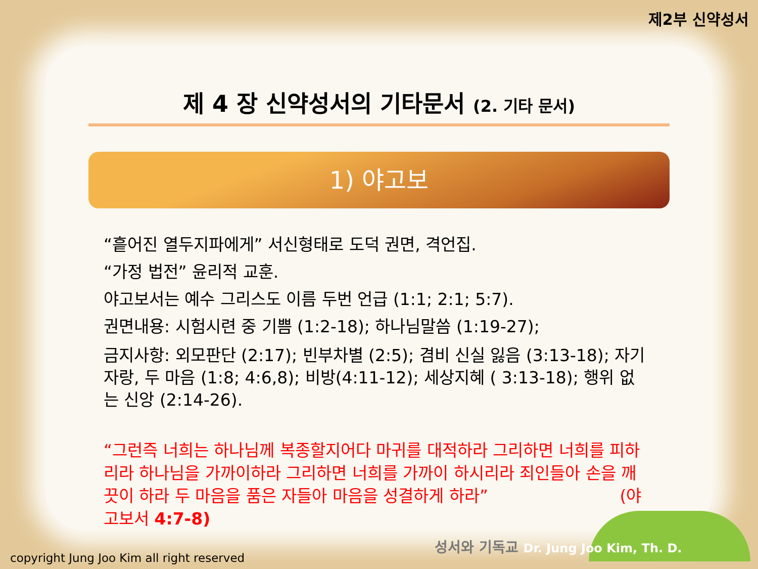제2부 신약성서
제 4 장 신약성서의 기타문서 (2. 기타 문서)
1) 야고보
“흩어진 열두지파에게” 서신형태로 도덕 권면, 격언집.
“가정 법전” 윤리적 교훈.
야고보서는 예수 그리스도 이름 두번 언급 (1:1; 2:1; 5:7).
권면내용: 시험시련 중 기쁨 (1:2-18); 하나님말씀 (1:19-27);
금지사항: 외모판단 (2:17); 빈부차별 (2:5); 겸비 신실 잃음 (3:13-18); 자기자랑, 두 마음 (1:8; 4:6,8); 비방(4:11-12); 세상지혜 ( 3:13-18); 행위 없는 신앙 (2:14-26).
“그런즉 너희는 하나님께 복종할지어다 마귀를 대적하라 그리하면 너희를 피하리라 하나님을 가까이하라 그리하면 너희를 가까이 하시리라 죄인들아 손을 깨끗이 하라 두 마음을 품은 자들아 마음을 성결하게 하라” (야고보서 4:7-8)
성서와 기독교 Dr. Jung Joo Kim, Th. D.
copyright Jung Joo Kim all right reserved